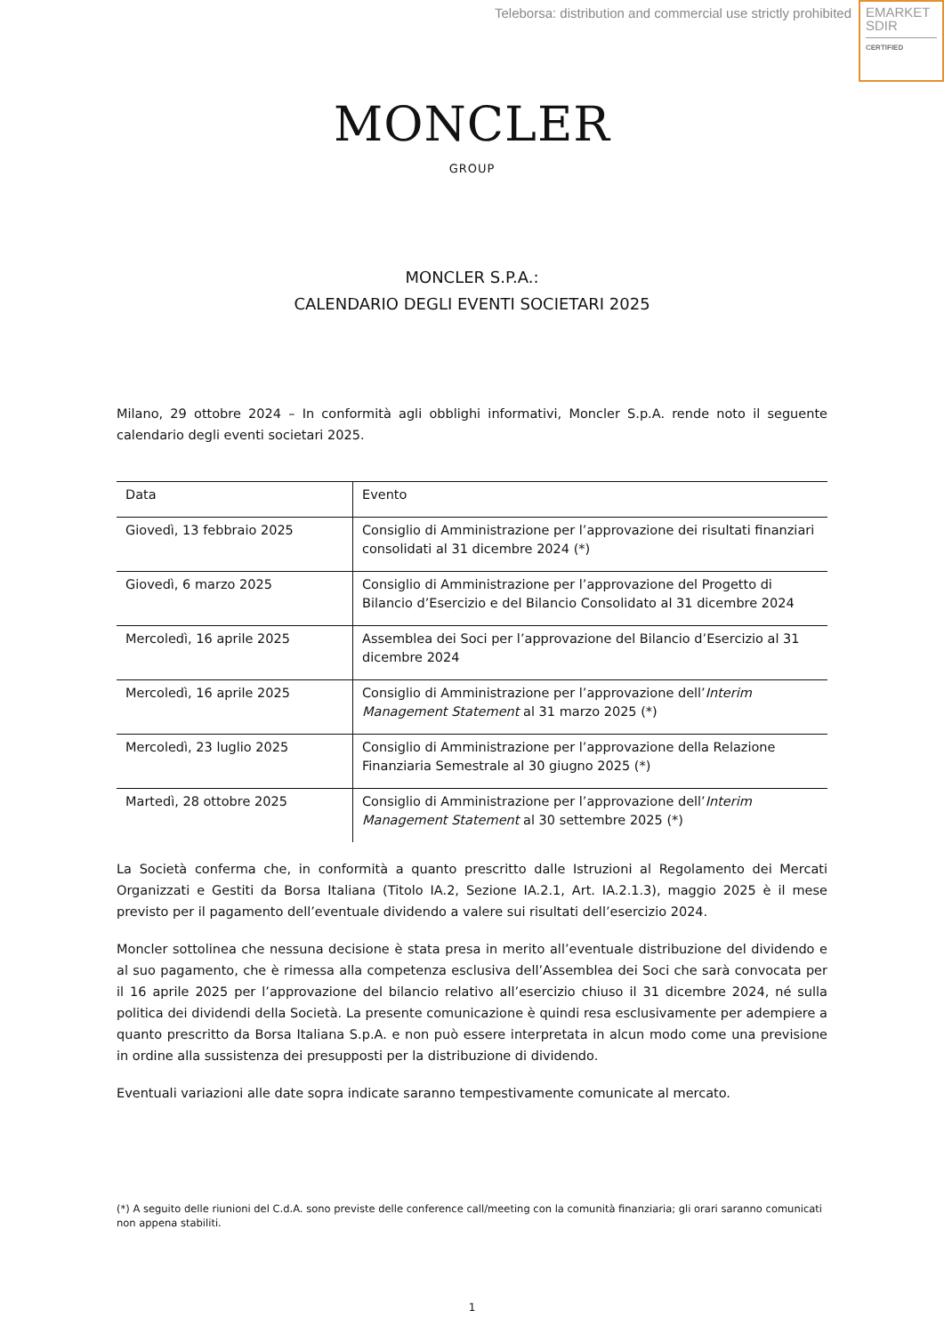Teleborsa: distribution and commercial use strictly prohibited
EMARKET
SDIR
CERTIFIED
MONCLER
GROUP
MONCLER S.P.A.:
CALENDARIO DEGLI EVENTI SOCIETARI 2025
Milano, 29 ottobre 2024 – In conformità agli obblighi informativi, Moncler S.p.A. rende noto il seguente calendario degli eventi societari 2025.
| Data | Evento |
| --- | --- |
| Giovedì, 13 febbraio 2025 | Consiglio di Amministrazione per l’approvazione dei risultati finanziari consolidati al 31 dicembre 2024 (*) |
| Giovedì, 6 marzo 2025 | Consiglio di Amministrazione per l’approvazione del Progetto di Bilancio d’Esercizio e del Bilancio Consolidato al 31 dicembre 2024 |
| Mercoledì, 16 aprile 2025 | Assemblea dei Soci per l’approvazione del Bilancio d’Esercizio al 31 dicembre 2024 |
| Mercoledì, 16 aprile 2025 | Consiglio di Amministrazione per l’approvazione dell’ Interim Management Statement al 31 marzo 2025 (*) |
| Mercoledì, 23 luglio 2025 | Consiglio di Amministrazione per l’approvazione della Relazione Finanziaria Semestrale al 30 giugno 2025 (*) |
| Martedì, 28 ottobre 2025 | Consiglio di Amministrazione per l’approvazione dell’ Interim Management Statement al 30 settembre 2025 (*) |
La Società conferma che, in conformità a quanto prescritto dalle Istruzioni al Regolamento dei Mercati Organizzati e Gestiti da Borsa Italiana (Titolo IA.2, Sezione IA.2.1, Art. IA.2.1.3), maggio 2025 è il mese previsto per il pagamento dell’eventuale dividendo a valere sui risultati dell’esercizio 2024.
Moncler sottolinea che nessuna decisione è stata presa in merito all’eventuale distribuzione del dividendo e al suo pagamento, che è rimessa alla competenza esclusiva dell’Assemblea dei Soci che sarà convocata per il 16 aprile 2025 per l’approvazione del bilancio relativo all’esercizio chiuso il 31 dicembre 2024, né sulla politica dei dividendi della Società. La presente comunicazione è quindi resa esclusivamente per adempiere a quanto prescritto da Borsa Italiana S.p.A. e non può essere interpretata in alcun modo come una previsione in ordine alla sussistenza dei presupposti per la distribuzione di dividendo.
Eventuali variazioni alle date sopra indicate saranno tempestivamente comunicate al mercato.
(*) A seguito delle riunioni del C.d.A. sono previste delle conference call/meeting con la comunità finanziaria; gli orari saranno comunicati non appena stabiliti.
1